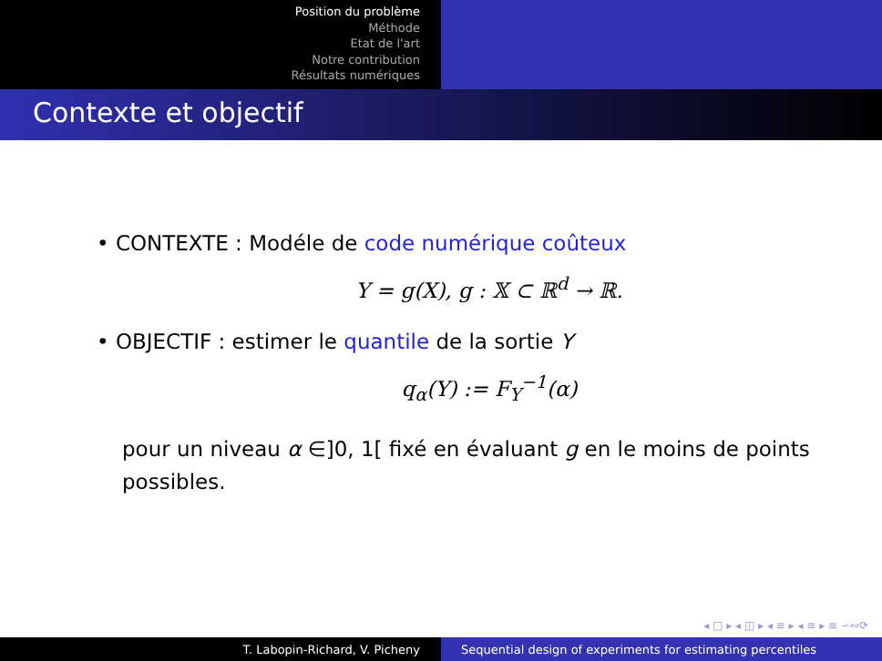Position du problème
Méthode
Etat de l'art
Notre contribution
Résultats numériques
Contexte et objectif
• CONTEXTE : Modéle de code numérique coûteux
Y = g(X), g : 𝕏 ⊂ ℝ<sup>d</sup> → ℝ.
• OBJECTIF : estimer le quantile de la sortie Y
q<sub>α</sub>(Y) := F<sub>Y</sub><sup>−1</sup>(α)
pour un niveau α ∈]0, 1[ fixé en évaluant g en le moins de points possibles.
◂ □ ▸ ◂ ◫ ▸ ◂ ≡ ▸ ◂ ≡ ▸ ≡ ∽∾⟳
T. Labopin-Richard, V. Picheny Sequential design of experiments for estimating percentiles